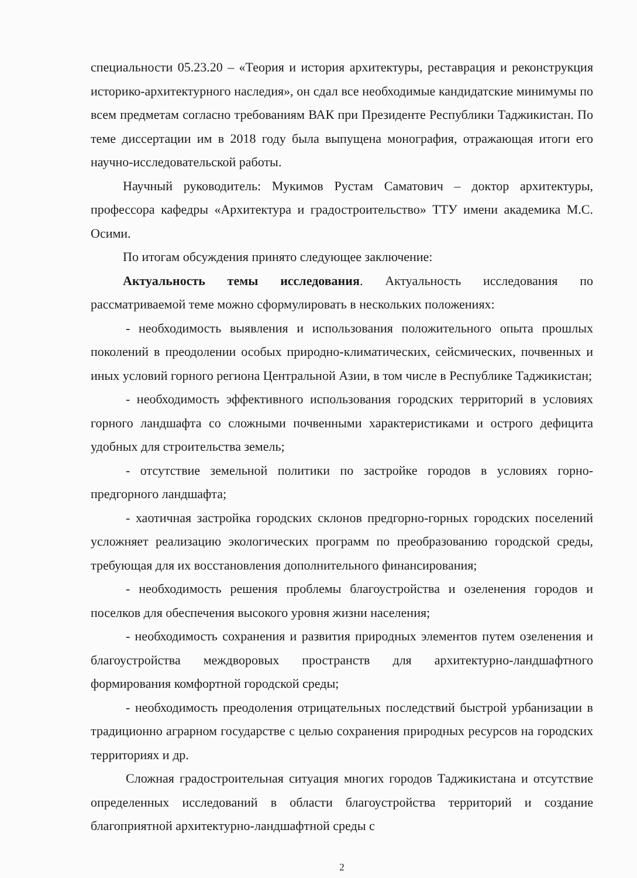специальности 05.23.20 – «Теория и история архитектуры, реставрация и реконструкция историко-архитектурного наследия», он сдал все необходимые кандидатские минимумы по всем предметам согласно требованиям ВАК при Президенте Республики Таджикистан. По теме диссертации им в 2018 году была выпущена монография, отражающая итоги его научно-исследовательской работы.
Научный руководитель: Мукимов Рустам Саматович – доктор архитектуры, профессора кафедры «Архитектура и градостроительство» ТТУ имени академика М.С. Осими.
По итогам обсуждения принято следующее заключение:
Актуальность темы исследования. Актуальность исследования по рассматриваемой теме можно сформулировать в нескольких положениях:
- необходимость выявления и использования положительного опыта прошлых поколений в преодолении особых природно-климатических, сейсмических, почвенных и иных условий горного региона Центральной Азии, в том числе в Республике Таджикистан;
- необходимость эффективного использования городских территорий в условиях горного ландшафта со сложными почвенными характеристиками и острого дефицита удобных для строительства земель;
- отсутствие земельной политики по застройке городов в условиях горно-предгорного ландшафта;
- хаотичная застройка городских склонов предгорно-горных городских поселений усложняет реализацию экологических программ по преобразованию городской среды, требующая для их восстановления дополнительного финансирования;
- необходимость решения проблемы благоустройства и озеленения городов и поселков для обеспечения высокого уровня жизни населения;
- необходимость сохранения и развития природных элементов путем озеленения и благоустройства междворовых пространств для архитектурно-ландшафтного формирования комфортной городской среды;
- необходимость преодоления отрицательных последствий быстрой урбанизации в традиционно аграрном государстве с целью сохранения природных ресурсов на городских территориях и др.
Сложная градостроительная ситуация многих городов Таджикистана и отсутствие определенных исследований в области благоустройства территорий и создание благоприятной архитектурно-ландшафтной среды с
2